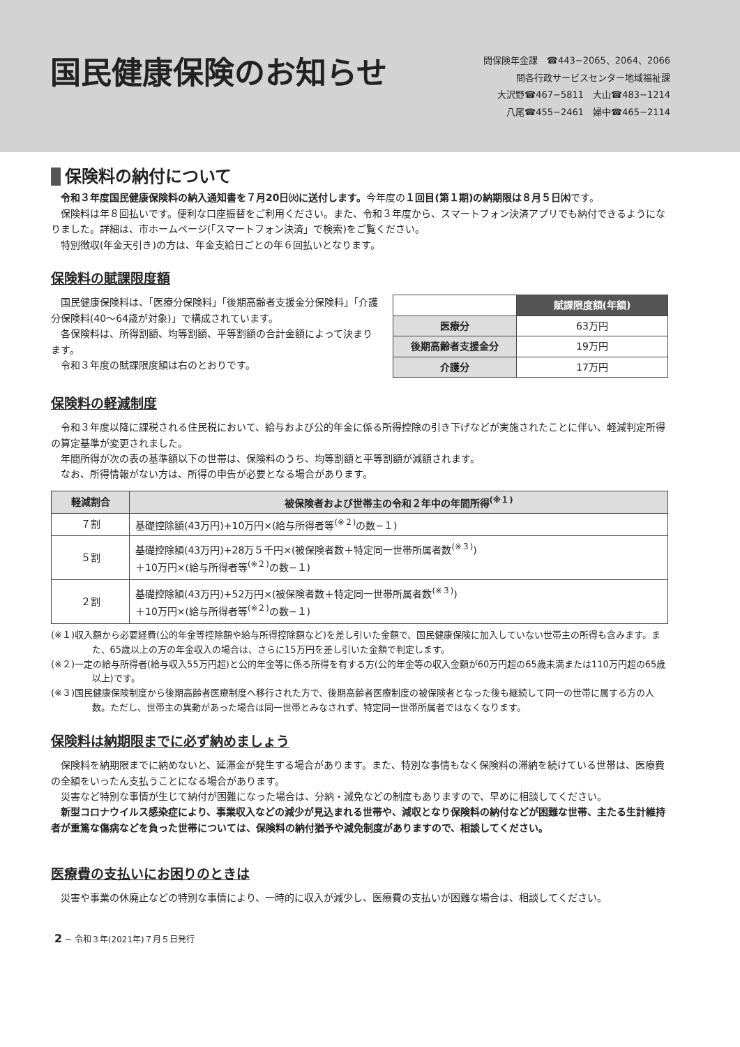国民健康保険のお知らせ
問保険年金課　☎443−2065、2064、2066
問各行政サービスセンター地域福祉課
大沢野☎467−5811　大山☎483−1214
八尾☎455−2461　婦中☎465−2114
保険料の納付について
令和３年度国民健康保険料の納入通知書を７月20日㈫に送付します。今年度の１回目(第１期)の納期限は８月５日㈭です。
保険料は年８回払いです。便利な口座振替をご利用ください。また、令和３年度から、スマートフォン決済アプリでも納付できるようになりました。詳細は、市ホームページ(「スマートフォン決済」で検索)をご覧ください。
特別徴収(年金天引き)の方は、年金支給日ごとの年６回払いとなります。
保険料の賦課限度額
国民健康保険料は、「医療分保険料」「後期高齢者支援金分保険料」「介護分保険料(40〜64歳が対象)」で構成されています。
各保険料は、所得割額、均等割額、平等割額の合計金額によって決まります。
令和３年度の賦課限度額は右のとおりです。
| | 賦課限度額(年額) |
| 医療分 | 63万円 |
| 後期高齢者支援金分 | 19万円 |
| 介護分 | 17万円 |
保険料の軽減制度
令和３年度以降に課税される住民税において、給与および公的年金に係る所得控除の引き下げなどが実施されたことに伴い、軽減判定所得の算定基準が変更されました。
年間所得が次の表の基準額以下の世帯は、保険料のうち、均等割額と平等割額が減額されます。
なお、所得情報がない方は、所得の申告が必要となる場合があります。
| 軽減割合 | 被保険者および世帯主の令和２年中の年間所得<sup>(※１)</sup> |
| --- | --- |
| ７割 | 基礎控除額(43万円)+10万円×(給与所得者等<sup>(※２)</sup>の数−１) |
| ５割 | 基礎控除額(43万円)+28万５千円×(被保険者数＋特定同一世帯所属者数<sup>(※３)</sup>) ＋10万円×(給与所得者等<sup>(※２)</sup>の数−１) |
| ２割 | 基礎控除額(43万円)+52万円×(被保険者数＋特定同一世帯所属者数<sup>(※３)</sup>) ＋10万円×(給与所得者等<sup>(※２)</sup>の数−１) |
(※１)収入額から必要経費(公的年金等控除額や給与所得控除額など)を差し引いた金額で、国民健康保険に加入していない世帯主の所得も含みます。また、65歳以上の方の年金収入の場合は、さらに15万円を差し引いた金額で判定します。
(※２)一定の給与所得者(給与収入55万円超)と公的年金等に係る所得を有する方(公的年金等の収入金額が60万円超の65歳未満または110万円超の65歳以上)です。
(※３)国民健康保険制度から後期高齢者医療制度へ移行された方で、後期高齢者医療制度の被保険者となった後も継続して同一の世帯に属する方の人数。ただし、世帯主の異動があった場合は同一世帯とみなされず、特定同一世帯所属者ではなくなります。
保険料は納期限までに必ず納めましょう
保険料を納期限までに納めないと、延滞金が発生する場合があります。また、特別な事情もなく保険料の滞納を続けている世帯は、医療費の全額をいったん支払うことになる場合があります。
災害など特別な事情が生じて納付が困難になった場合は、分納・減免などの制度もありますので、早めに相談してください。
新型コロナウイルス感染症により、事業収入などの減少が見込まれる世帯や、減収となり保険料の納付などが困難な世帯、主たる生計維持者が重篤な傷病などを負った世帯については、保険料の納付猶予や減免制度がありますので、相談してください。
医療費の支払いにお困りのときは
災害や事業の休廃止などの特別な事情により、一時的に収入が減少し、医療費の支払いが困難な場合は、相談してください。
2 − 令和３年(2021年)７月５日発行